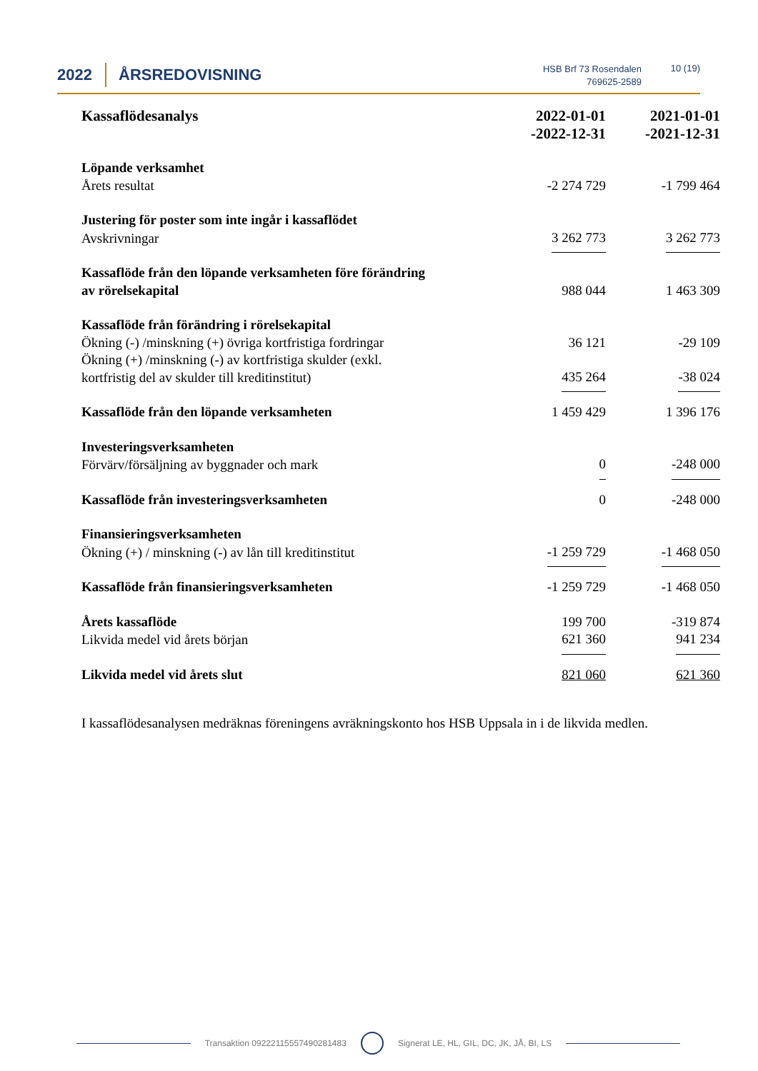2022 ÅRSREDOVISNING
HSB Brf 73 Rosendalen
769625-2589
10 (19)
| Kassaflödesanalys | 2022-01-01 -2022-12-31 | 2021-01-01 -2021-12-31 |
| --- | --- | --- |
| Löpande verksamhet | | |
| Årets resultat | -2 274 729 | -1 799 464 |
| Justering för poster som inte ingår i kassaflödet | | |
| Avskrivningar | 3 262 773 | 3 262 773 |
| Kassaflöde från den löpande verksamheten före förändring av rörelsekapital | 988 044 | 1 463 309 |
| Kassaflöde från förändring i rörelsekapital | | |
| Ökning (-) /minskning (+) övriga kortfristiga fordringar | 36 121 | -29 109 |
| Ökning (+) /minskning (-) av kortfristiga skulder (exkl. kortfristig del av skulder till kreditinstitut) | 435 264 | -38 024 |
| Kassaflöde från den löpande verksamheten | 1 459 429 | 1 396 176 |
| Investeringsverksamheten | | |
| Förvärv/försäljning av byggnader och mark | 0 | -248 000 |
| Kassaflöde från investeringsverksamheten | 0 | -248 000 |
| Finansieringsverksamheten | | |
| Ökning (+) / minskning (-) av lån till kreditinstitut | -1 259 729 | -1 468 050 |
| Kassaflöde från finansieringsverksamheten | -1 259 729 | -1 468 050 |
| Årets kassaflöde | 199 700 | -319 874 |
| Likvida medel vid årets början | 621 360 | 941 234 |
| Likvida medel vid årets slut | 821 060 | 621 360 |
I kassaflödesanalysen medräknas föreningens avräkningskonto hos HSB Uppsala in i de likvida medlen.
Transaktion 09222115557490281483
Signerat LE, HL, GIL, DC, JK, JÅ, BI, LS